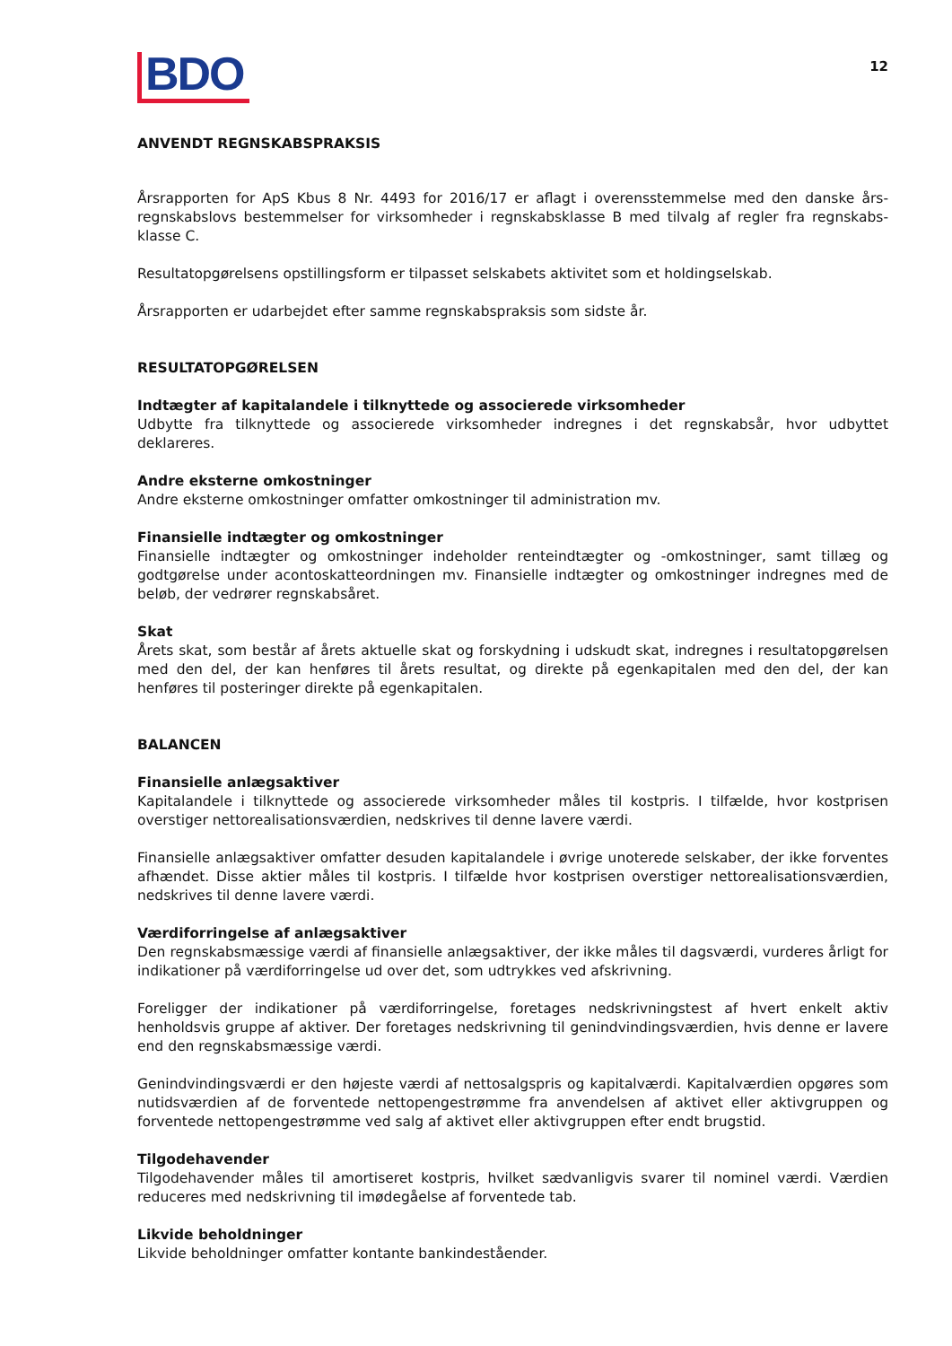BDO
12
ANVENDT REGNSKABSPRAKSIS
Årsrapporten for ApS Kbus 8 Nr. 4493 for 2016/17 er aflagt i overensstemmelse med den danske års­regnskabslovs bestemmelser for virksomheder i regnskabsklasse B med tilvalg af regler fra regnskabs­klasse C.
Resultatopgørelsens opstillingsform er tilpasset selskabets aktivitet som et holdingselskab.
Årsrapporten er udarbejdet efter samme regnskabspraksis som sidste år.
RESULTATOPGØRELSEN
Indtægter af kapitalandele i tilknyttede og associerede virksomheder
Udbytte fra tilknyttede og associerede virksomheder indregnes i det regnskabsår, hvor udbyttet deklareres.
Andre eksterne omkostninger
Andre eksterne omkostninger omfatter omkostninger til administration mv.
Finansielle indtægter og omkostninger
Finansielle indtægter og omkostninger indeholder renteindtægter og -omkostninger, samt tillæg og godtgørelse under acontoskatteordningen mv. Finansielle indtægter og omkostninger indregnes med de beløb, der vedrører regnskabsåret.
Skat
Årets skat, som består af årets aktuelle skat og forskydning i udskudt skat, indregnes i resultatop­gørelsen med den del, der kan henføres til årets resultat, og direkte på egenkapitalen med den del, der kan henføres til posteringer direkte på egenkapitalen.
BALANCEN
Finansielle anlægsaktiver
Kapitalandele i tilknyttede og associerede virksomheder måles til kostpris. I tilfælde, hvor kostprisen overstiger nettorealisationsværdien, nedskrives til denne lavere værdi.
Finansielle anlægsaktiver omfatter desuden kapitalandele i øvrige unoterede selskaber, der ikke forventes afhændet. Disse aktier måles til kostpris. I tilfælde hvor kostprisen overstiger nettorealisationsværdien, nedskrives til denne lavere værdi.
Værdiforringelse af anlægsaktiver
Den regnskabsmæssige værdi af finansielle anlægsaktiver, der ikke måles til dagsværdi, vurderes årligt for indikationer på værdiforringelse ud over det, som udtrykkes ved afskrivning.
Foreligger der indikationer på værdiforringelse, foretages nedskrivningstest af hvert enkelt aktiv henholdsvis gruppe af aktiver. Der foretages nedskrivning til genindvindingsværdien, hvis denne er lavere end den regnskabsmæssige værdi.
Genindvindingsværdi er den højeste værdi af nettosalgspris og kapitalværdi. Kapitalværdien opgøres som nutidsværdien af de forventede nettopengestrømme fra anvendelsen af aktivet eller aktivgruppen og forventede nettopengestrømme ved salg af aktivet eller aktivgruppen efter endt brugstid.
Tilgodehavender
Tilgodehavender måles til amortiseret kostpris, hvilket sædvanligvis svarer til nominel værdi. Værdien reduceres med nedskrivning til imødegåelse af forventede tab.
Likvide beholdninger
Likvide beholdninger omfatter kontante bankindeståender.